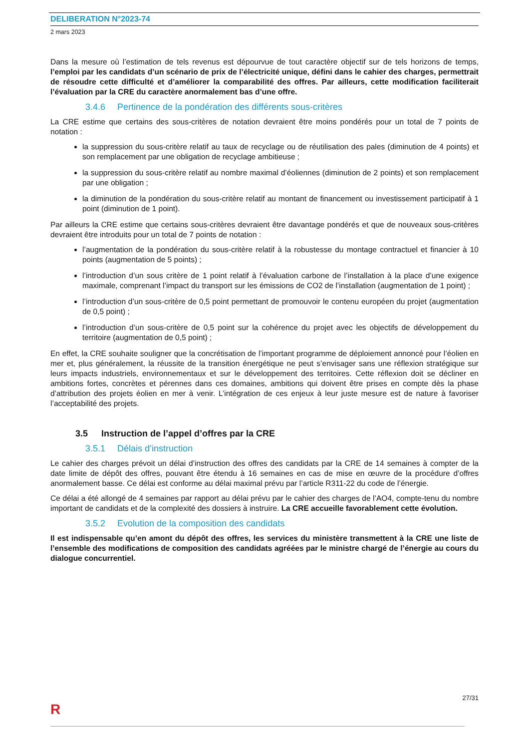DELIBERATION N°2023-74
2 mars 2023
Dans la mesure où l’estimation de tels revenus est dépourvue de tout caractère objectif sur de tels horizons de temps, l’emploi par les candidats d’un scénario de prix de l’électricité unique, défini dans le cahier des charges, permettrait de résoudre cette difficulté et d’améliorer la comparabilité des offres. Par ailleurs, cette modification faciliterait l’évaluation par la CRE du caractère anormalement bas d’une offre.
3.4.6 Pertinence de la pondération des différents sous-critères
La CRE estime que certains des sous-critères de notation devraient être moins pondérés pour un total de 7 points de notation :
la suppression du sous-critère relatif au taux de recyclage ou de réutilisation des pales (diminution de 4 points) et son remplacement par une obligation de recyclage ambitieuse ;
la suppression du sous-critère relatif au nombre maximal d’éoliennes (diminution de 2 points) et son remplacement par une obligation ;
la diminution de la pondération du sous-critère relatif au montant de financement ou investissement participatif à 1 point (diminution de 1 point).
Par ailleurs la CRE estime que certains sous-critères devraient être davantage pondérés et que de nouveaux sous-critères devraient être introduits pour un total de 7 points de notation :
l’augmentation de la pondération du sous-critère relatif à la robustesse du montage contractuel et financier à 10 points (augmentation de 5 points) ;
l’introduction d’un sous critère de 1 point relatif à l’évaluation carbone de l’installation à la place d’une exigence maximale, comprenant l’impact du transport sur les émissions de CO2 de l’installation (augmentation de 1 point) ;
l’introduction d’un sous-critère de 0,5 point permettant de promouvoir le contenu européen du projet (augmentation de 0,5 point) ;
l’introduction d’un sous-critère de 0,5 point sur la cohérence du projet avec les objectifs de développement du territoire (augmentation de 0,5 point) ;
En effet, la CRE souhaite souligner que la concrétisation de l’important programme de déploiement annoncé pour l’éolien en mer et, plus généralement, la réussite de la transition énergétique ne peut s’envisager sans une réflexion stratégique sur leurs impacts industriels, environnementaux et sur le développement des territoires. Cette réflexion doit se décliner en ambitions fortes, concrètes et pérennes dans ces domaines, ambitions qui doivent être prises en compte dès la phase d’attribution des projets éolien en mer à venir. L’intégration de ces enjeux à leur juste mesure est de nature à favoriser l’acceptabilité des projets.
3.5 Instruction de l’appel d’offres par la CRE
3.5.1 Délais d’instruction
Le cahier des charges prévoit un délai d’instruction des offres des candidats par la CRE de 14 semaines à compter de la date limite de dépôt des offres, pouvant être étendu à 16 semaines en cas de mise en œuvre de la procédure d’offres anormalement basse. Ce délai est conforme au délai maximal prévu par l’article R311-22 du code de l’énergie.
Ce délai a été allongé de 4 semaines par rapport au délai prévu par le cahier des charges de l’AO4, compte-tenu du nombre important de candidats et de la complexité des dossiers à instruire. La CRE accueille favorablement cette évolution.
3.5.2 Evolution de la composition des candidats
Il est indispensable qu’en amont du dépôt des offres, les services du ministère transmettent à la CRE une liste de l’ensemble des modifications de composition des candidats agréées par le ministre chargé de l’énergie au cours du dialogue concurrentiel.
27/31
R